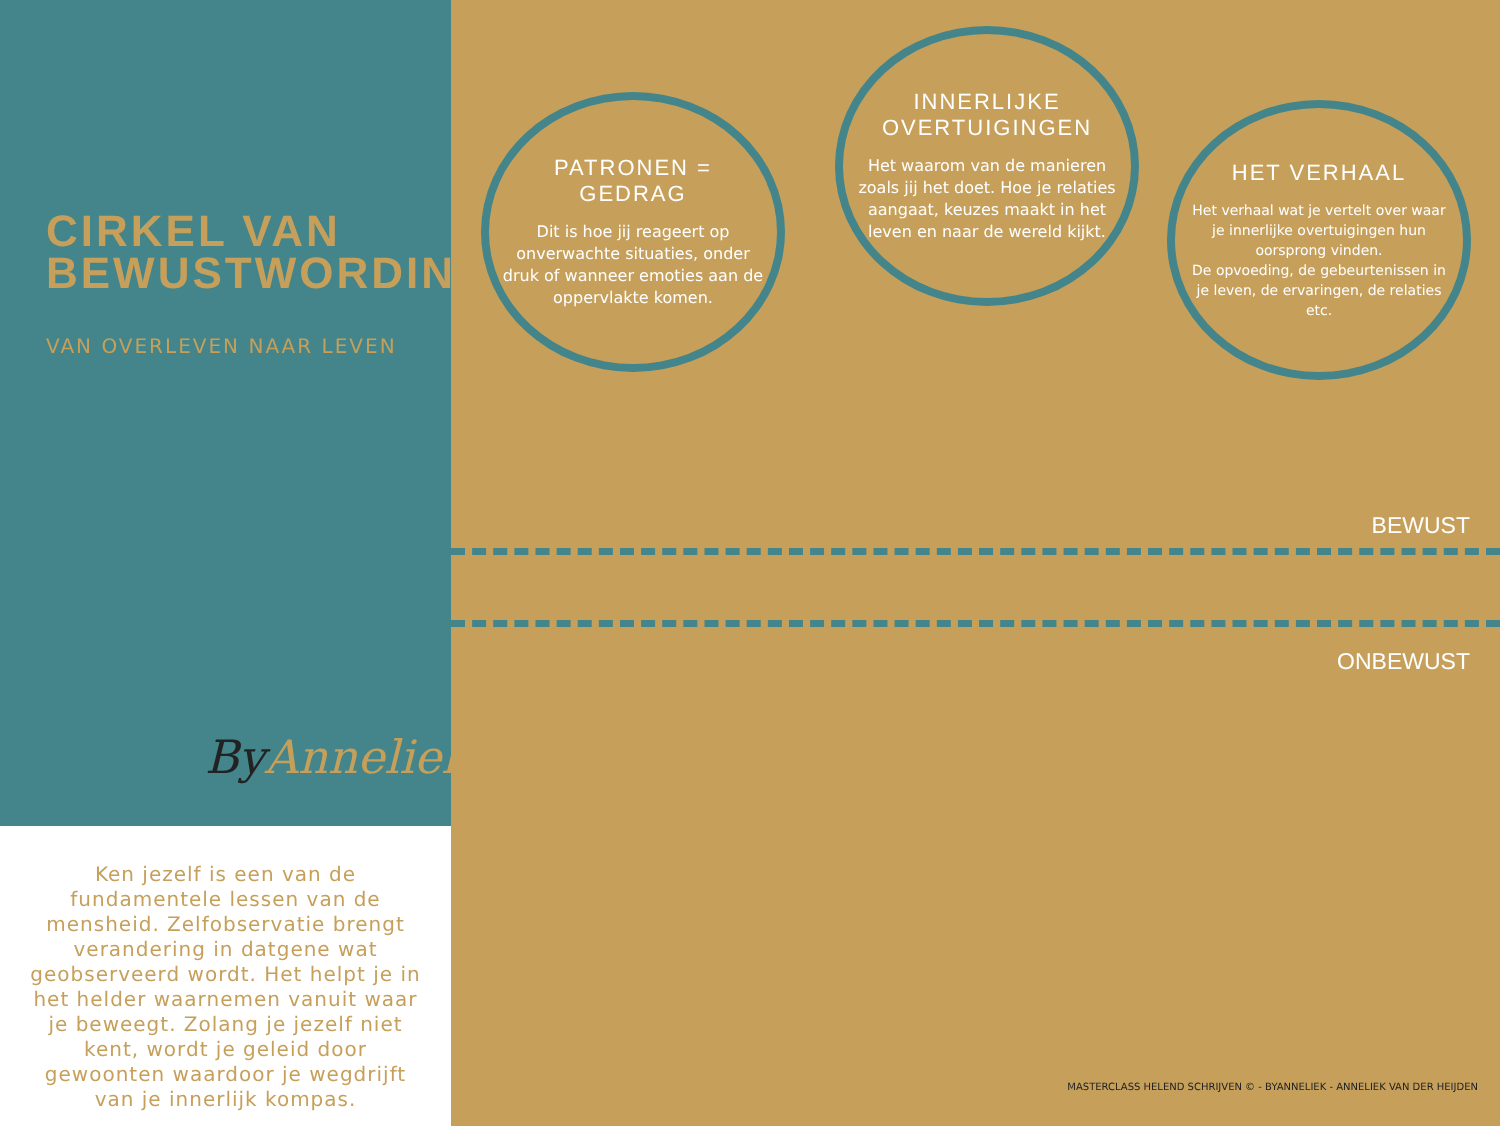CIRKEL VAN
BEWUSTWORDING©
VAN OVERLEVEN NAAR LEVEN
ByAnneliek.
Ken jezelf is een van de fundamentele lessen van de mensheid. Zelfobservatie brengt verandering in datgene wat geobserveerd wordt. Het helpt je in het helder waarnemen vanuit waar je beweegt. Zolang je jezelf niet kent, wordt je geleid door gewoonten waardoor je wegdrijft van je innerlijk kompas.
PATRONEN = GEDRAG
Dit is hoe jij reageert op onverwachte situaties, onder druk of wanneer emoties aan de oppervlakte komen.
INNERLIJKE OVERTUIGINGEN
Het waarom van de manieren zoals jij het doet. Hoe je relaties aangaat, keuzes maakt in het leven en naar de wereld kijkt.
HET VERHAAL
Het verhaal wat je vertelt over waar je innerlijke overtuigingen hun oorsprong vinden.
De opvoeding, de gebeurtenissen in je leven, de ervaringen, de relaties etc.
BEWUST
ONBEWUST
MASTERCLASS HELEND SCHRIJVEN © - BYANNELIEK - ANNELIEK VAN DER HEIJDEN